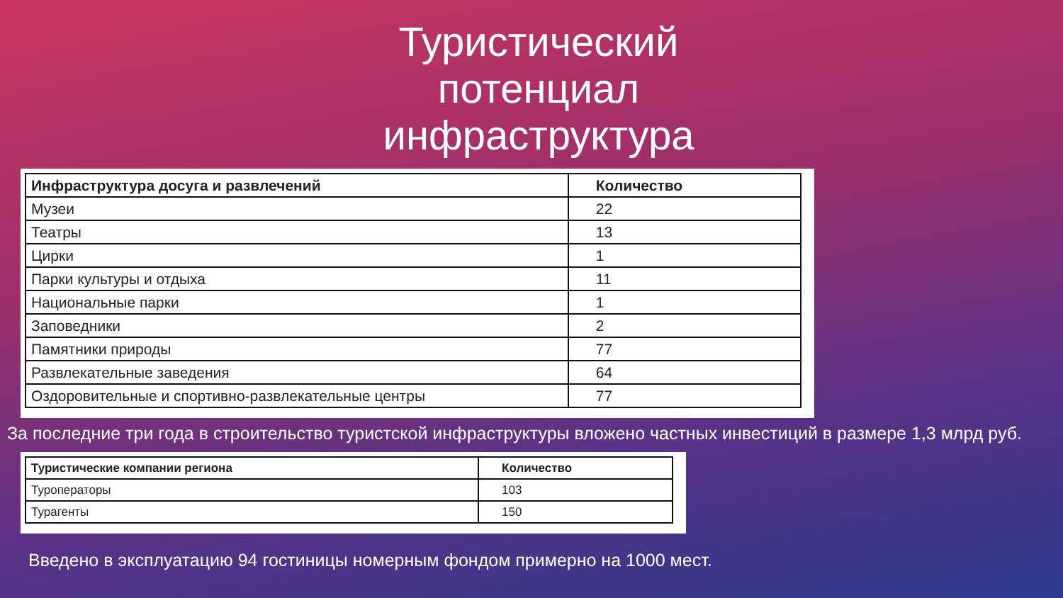Туристический потенциал инфраструктура
| Инфраструктура досуга и развлечений | Количество |
| --- | --- |
| Музеи | 22 |
| Театры | 13 |
| Цирки | 1 |
| Парки культуры и отдыха | 11 |
| Национальные парки | 1 |
| Заповедники | 2 |
| Памятники природы | 77 |
| Развлекательные заведения | 64 |
| Оздоровительные и спортивно-развлекательные центры | 77 |
За последние три года в строительство туристской инфраструктуры вложено частных инвестиций в размере 1,3 млрд руб.
| Туристические компании региона | Количество |
| --- | --- |
| Туроператоры | 103 |
| Турагенты | 150 |
Введено в эксплуатацию 94 гостиницы номерным фондом примерно на 1000 мест.